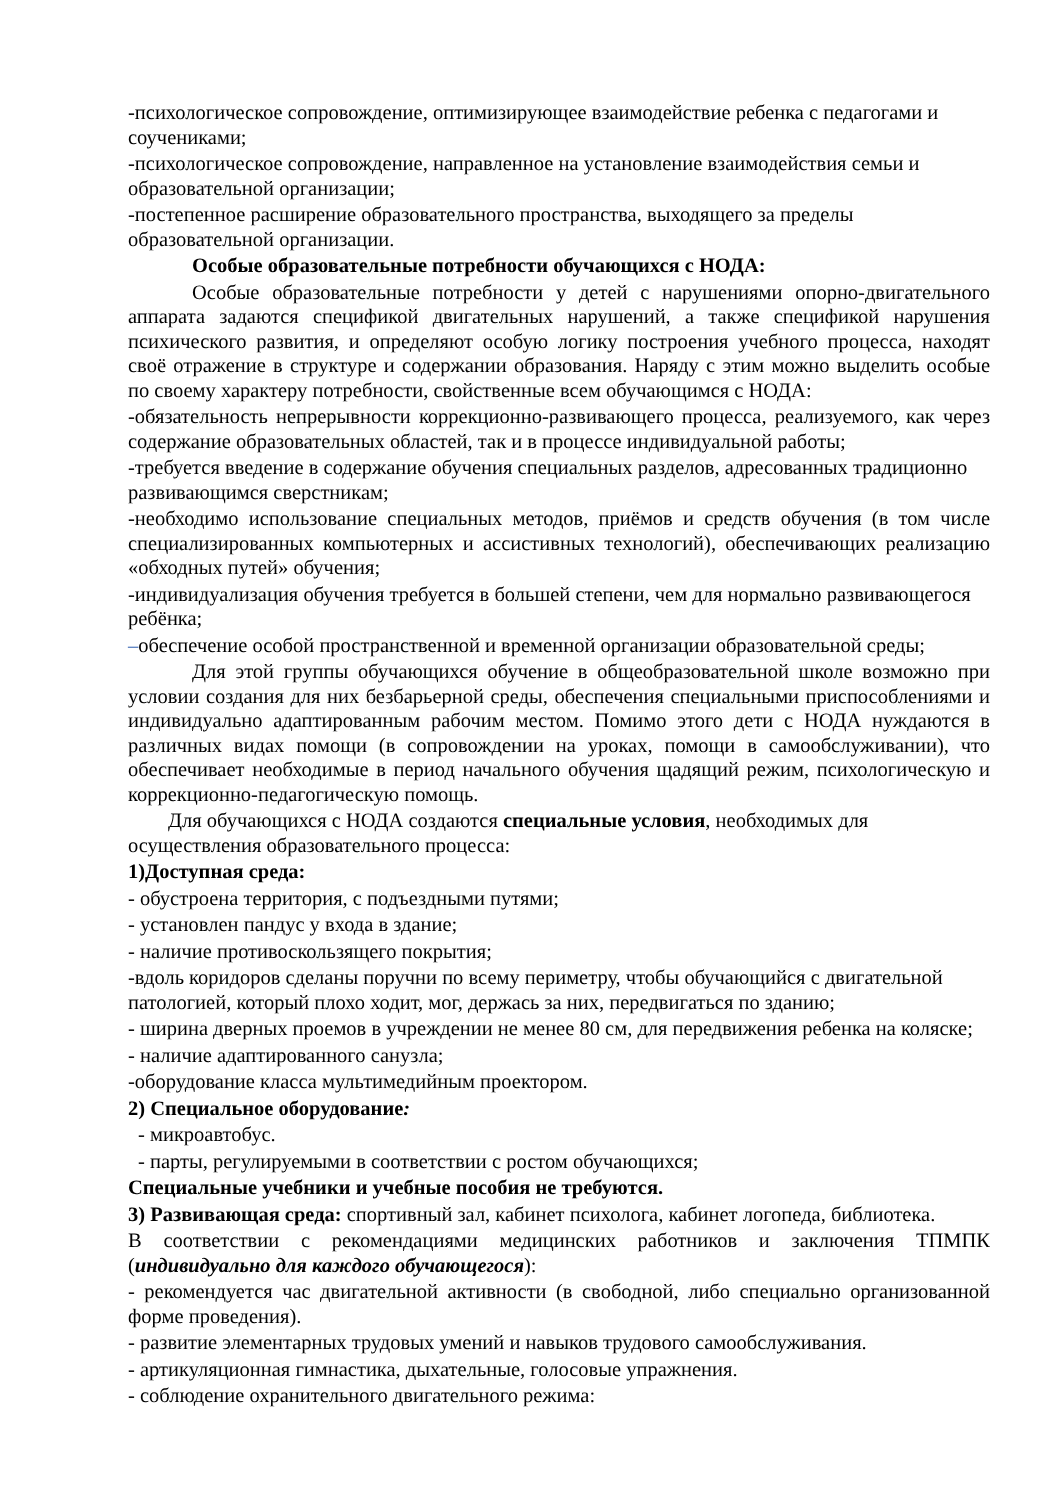-психологическое сопровождение, оптимизирующее взаимодействие ребенка с педагогами и соучениками;
-психологическое сопровождение, направленное на установление взаимодействия семьи и образовательной организации;
-постепенное расширение образовательного пространства, выходящего за пределы образовательной организации.
Особые образовательные потребности обучающихся с НОДА:
Особые образовательные потребности у детей с нарушениями опорно-двигательного аппарата задаются спецификой двигательных нарушений, а также спецификой нарушения психического развития, и определяют особую логику построения учебного процесса, находят своё отражение в структуре и содержании образования. Наряду с этим можно выделить особые по своему характеру потребности, свойственные всем обучающимся с НОДА:
-обязательность непрерывности коррекционно-развивающего процесса, реализуемого, как через содержание образовательных областей, так и в процессе индивидуальной работы;
-требуется введение в содержание обучения специальных разделов, адресованных традиционно развивающимся сверстникам;
-необходимо использование специальных методов, приёмов и средств обучения (в том числе специализированных компьютерных и ассистивных технологий), обеспечивающих реализацию «обходных путей» обучения;
-индивидуализация обучения требуется в большей степени, чем для нормально развивающегося ребёнка;
–обеспечение особой пространственной и временной организации образовательной среды;
Для этой группы обучающихся обучение в общеобразовательной школе возможно при условии создания для них безбарьерной среды, обеспечения специальными приспособлениями и индивидуально адаптированным рабочим местом. Помимо этого дети с НОДА нуждаются в различных видах помощи (в сопровождении на уроках, помощи в самообслуживании), что обеспечивает необходимые в период начального обучения щадящий режим, психологическую и коррекционно-педагогическую помощь.
Для обучающихся с НОДА создаются специальные условия, необходимых для осуществления образовательного процесса:
1)Доступная среда:
- обустроена территория, с подъездными путями;
- установлен пандус у входа в здание;
- наличие противоскользящего покрытия;
-вдоль коридоров сделаны поручни по всему периметру, чтобы обучающийся с двигательной патологией, который плохо ходит, мог, держась за них, передвигаться по зданию;
- ширина дверных проемов в учреждении не менее 80 см, для передвижения ребенка на коляске;
- наличие адаптированного санузла;
-оборудование класса мультимедийным проектором.
2) Специальное оборудование:
- микроавтобус.
- парты, регулируемыми в соответствии с ростом обучающихся;
Специальные учебники и учебные пособия не требуются.
3) Развивающая среда: спортивный зал, кабинет психолога, кабинет логопеда, библиотека.
В соответствии с рекомендациями медицинских работников и заключения ТПМПК (индивидуально для каждого обучающегося):
- рекомендуется час двигательной активности (в свободной, либо специально организованной форме проведения).
- развитие элементарных трудовых умений и навыков трудового самообслуживания.
- артикуляционная гимнастика, дыхательные, голосовые упражнения.
- соблюдение охранительного двигательного режима: